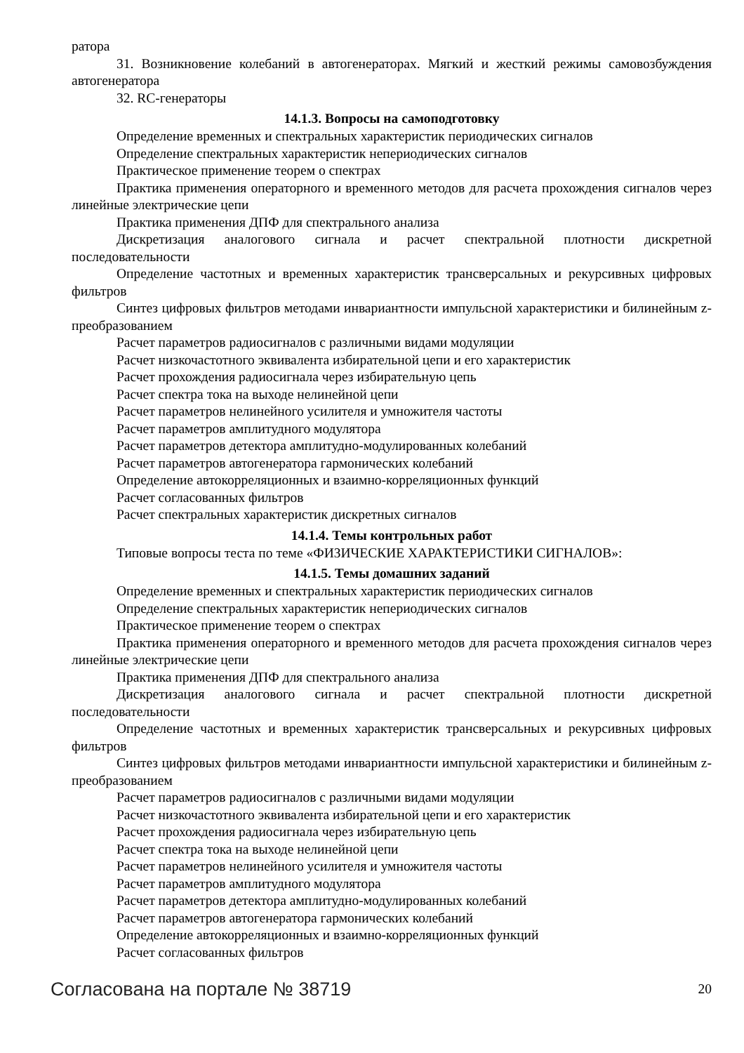ратора
31. Возникновение колебаний в автогенераторах. Мягкий и жесткий режимы самовозбуждения автогенератора
32. RC-генераторы
14.1.3. Вопросы на самоподготовку
Определение временных и спектральных характеристик периодических сигналов
Определение спектральных характеристик непериодических сигналов
Практическое применение теорем о спектрах
Практика применения операторного и временного методов для расчета прохождения сигналов через линейные электрические цепи
Практика применения ДПФ для спектрального анализа
Дискретизация аналогового сигнала и расчет спектральной плотности дискретной последовательности
Определение частотных и временных характеристик трансверсальных и рекурсивных цифровых фильтров
Синтез цифровых фильтров методами инвариантности импульсной характеристики и билинейным z-преобразованием
Расчет параметров радиосигналов с различными видами модуляции
Расчет низкочастотного эквивалента избирательной цепи и его характеристик
Расчет прохождения радиосигнала через избирательную цепь
Расчет спектра тока на выходе нелинейной цепи
Расчет параметров нелинейного усилителя и умножителя частоты
Расчет параметров амплитудного модулятора
Расчет параметров детектора амплитудно-модулированных колебаний
Расчет параметров автогенератора гармонических колебаний
Определение автокорреляционных и взаимно-корреляционных функций
Расчет согласованных фильтров
Расчет спектральных характеристик дискретных сигналов
14.1.4. Темы контрольных работ
Типовые вопросы теста по теме «ФИЗИЧЕСКИЕ ХАРАКТЕРИСТИКИ СИГНАЛОВ»:
14.1.5. Темы домашних заданий
Определение временных и спектральных характеристик периодических сигналов
Определение спектральных характеристик непериодических сигналов
Практическое применение теорем о спектрах
Практика применения операторного и временного методов для расчета прохождения сигналов через линейные электрические цепи
Практика применения ДПФ для спектрального анализа
Дискретизация аналогового сигнала и расчет спектральной плотности дискретной последовательности
Определение частотных и временных характеристик трансверсальных и рекурсивных цифровых фильтров
Синтез цифровых фильтров методами инвариантности импульсной характеристики и билинейным z-преобразованием
Расчет параметров радиосигналов с различными видами модуляции
Расчет низкочастотного эквивалента избирательной цепи и его характеристик
Расчет прохождения радиосигнала через избирательную цепь
Расчет спектра тока на выходе нелинейной цепи
Расчет параметров нелинейного усилителя и умножителя частоты
Расчет параметров амплитудного модулятора
Расчет параметров детектора амплитудно-модулированных колебаний
Расчет параметров автогенератора гармонических колебаний
Определение автокорреляционных и взаимно-корреляционных функций
Расчет согласованных фильтров
Согласована на портале № 38719 20